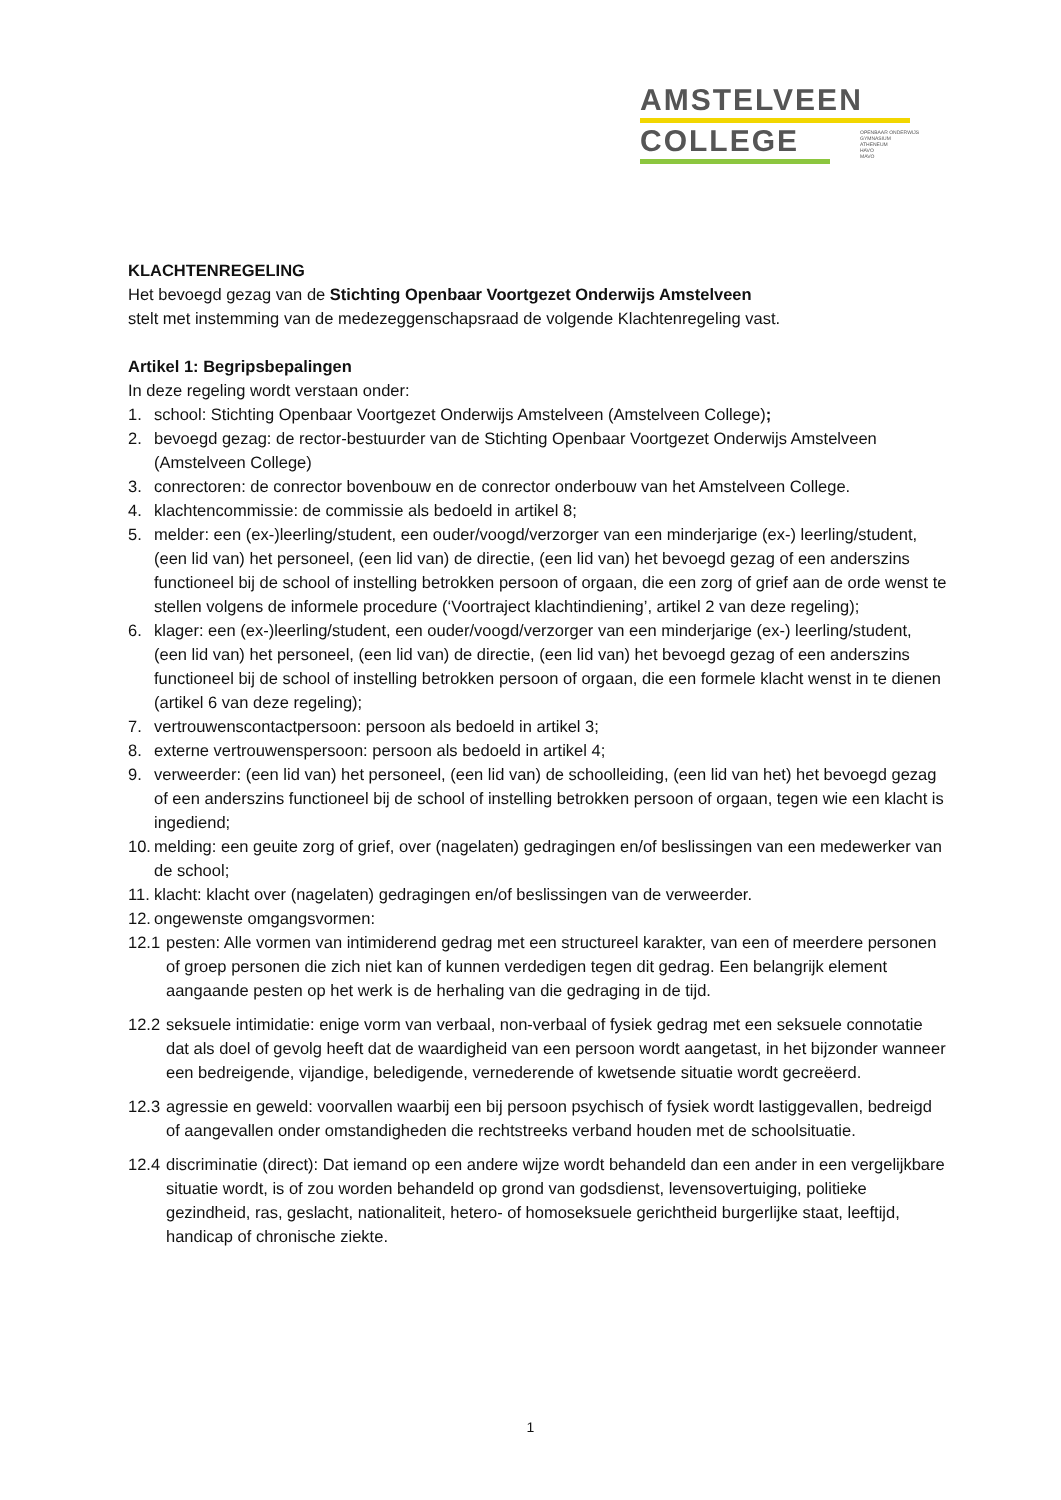AMSTELVEEN
COLLEGE
OPENBAAR ONDERWIJS
GYMNASIUM
ATHENEUM
HAVO
MAVO
KLACHTENREGELING
Het bevoegd gezag van de Stichting Openbaar Voortgezet Onderwijs Amstelveen
stelt met instemming van de medezeggenschapsraad de volgende Klachtenregeling vast.
Artikel 1: Begripsbepalingen
In deze regeling wordt verstaan onder:
1. school: Stichting Openbaar Voortgezet Onderwijs Amstelveen (Amstelveen College);
2. bevoegd gezag: de rector-bestuurder van de Stichting Openbaar Voortgezet Onderwijs Amstelveen (Amstelveen College)
3. conrectoren: de conrector bovenbouw en de conrector onderbouw van het Amstelveen College.
4. klachtencommissie: de commissie als bedoeld in artikel 8;
5. melder: een (ex-)leerling/student, een ouder/voogd/verzorger van een minderjarige (ex-) leerling/student, (een lid van) het personeel, (een lid van) de directie, (een lid van) het bevoegd gezag of een anderszins functioneel bij de school of instelling betrokken persoon of orgaan, die een zorg of grief aan de orde wenst te stellen volgens de informele procedure (‘Voortraject klachtindiening’, artikel 2 van deze regeling);
6. klager: een (ex-)leerling/student, een ouder/voogd/verzorger van een minderjarige (ex-) leerling/student, (een lid van) het personeel, (een lid van) de directie, (een lid van) het bevoegd gezag of een anderszins functioneel bij de school of instelling betrokken persoon of orgaan, die een formele klacht wenst in te dienen (artikel 6 van deze regeling);
7. vertrouwenscontactpersoon: persoon als bedoeld in artikel 3;
8. externe vertrouwenspersoon: persoon als bedoeld in artikel 4;
9. verweerder: (een lid van) het personeel, (een lid van) de schoolleiding, (een lid van het) het bevoegd gezag of een anderszins functioneel bij de school of instelling betrokken persoon of orgaan, tegen wie een klacht is ingediend;
10. melding: een geuite zorg of grief, over (nagelaten) gedragingen en/of beslissingen van een medewerker van de school;
11. klacht: klacht over (nagelaten) gedragingen en/of beslissingen van de verweerder.
12. ongewenste omgangsvormen:
12.1 pesten: Alle vormen van intimiderend gedrag met een structureel karakter, van een of meerdere personen of groep personen die zich niet kan of kunnen verdedigen tegen dit gedrag. Een belangrijk element aangaande pesten op het werk is de herhaling van die gedraging in de tijd.
12.2 seksuele intimidatie: enige vorm van verbaal, non-verbaal of fysiek gedrag met een seksuele connotatie dat als doel of gevolg heeft dat de waardigheid van een persoon wordt aangetast, in het bijzonder wanneer een bedreigende, vijandige, beledigende, vernederende of kwetsende situatie wordt gecreëerd.
12.3 agressie en geweld: voorvallen waarbij een bij persoon psychisch of fysiek wordt lastiggevallen, bedreigd of aangevallen onder omstandigheden die rechtstreeks verband houden met de schoolsituatie.
12.4 discriminatie (direct): Dat iemand op een andere wijze wordt behandeld dan een ander in een vergelijkbare situatie wordt, is of zou worden behandeld op grond van godsdienst, levensovertuiging, politieke gezindheid, ras, geslacht, nationaliteit, hetero- of homoseksuele gerichtheid burgerlijke staat, leeftijd, handicap of chronische ziekte.
1